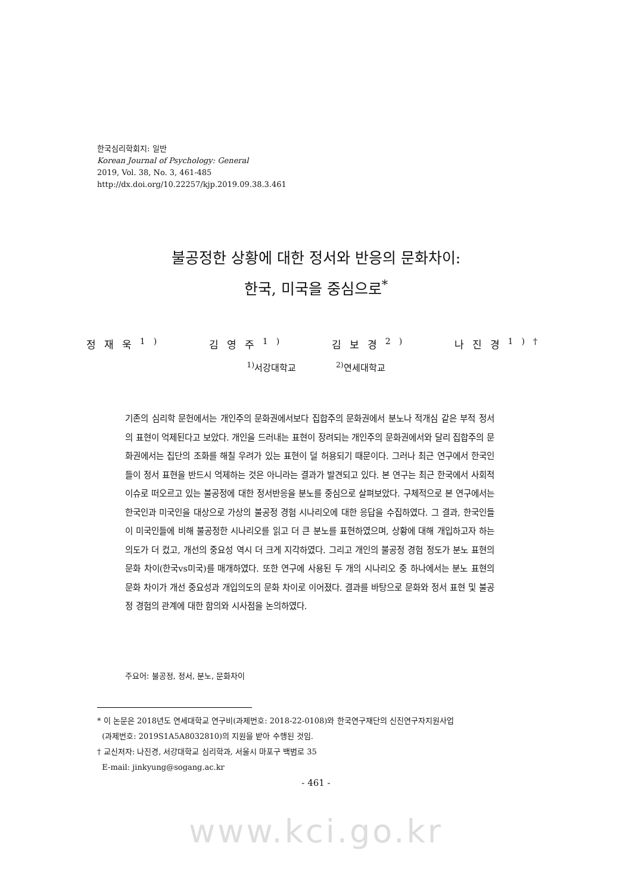한국심리학회지: 일반
Korean Journal of Psychology: General
2019, Vol. 38, No. 3, 461-485
http://dx.doi.org/10.22257/kjp.2019.09.38.3.461
불공정한 상황에 대한 정서와 반응의 문화차이:
한국, 미국을 중심으로<sup>*</sup>
정재욱<sup>1)</sup> 김영주<sup>1)</sup> 김보경<sup>2)</sup> 나진경<sup>1)†</sup>
<sup>1)</sup> 서강대학교 <sup>2)</sup>연세대학교
기존의 심리학 문헌에서는 개인주의 문화권에서보다 집합주의 문화권에서 분노나 적개심 같은 부적 정서의 표현이 억제된다고 보았다. 개인을 드러내는 표현이 장려되는 개인주의 문화권에서와 달리 집합주의 문화권에서는 집단의 조화를 해칠 우려가 있는 표현이 덜 허용되기 때문이다. 그러나 최근 연구에서 한국인들이 정서 표현을 반드시 억제하는 것은 아니라는 결과가 발견되고 있다. 본 연구는 최근 한국에서 사회적 이슈로 떠오르고 있는 불공정에 대한 정서반응을 분노를 중심으로 살펴보았다. 구체적으로 본 연구에서는 한국인과 미국인을 대상으로 가상의 불공정 경험 시나리오에 대한 응답을 수집하였다. 그 결과, 한국인들이 미국인들에 비해 불공정한 시나리오를 읽고 더 큰 분노를 표현하였으며, 상황에 대해 개입하고자 하는 의도가 더 컸고, 개선의 중요성 역시 더 크게 지각하였다. 그리고 개인의 불공정 경험 정도가 분노 표현의 문화 차이(한국vs미국)를 매개하였다. 또한 연구에 사용된 두 개의 시나리오 중 하나에서는 분노 표현의 문화 차이가 개선 중요성과 개입의도의 문화 차이로 이어졌다. 결과를 바탕으로 문화와 정서 표현 및 불공정 경험의 관계에 대한 함의와 시사점을 논의하였다.
주요어: 불공정, 정서, 분노, 문화차이
* 이 논문은 2018년도 연세대학교 연구비(과제번호: 2018-22-0108)와 한국연구재단의 신진연구자지원사업
(과제번호: 2019S1A5A8032810)의 지원을 받아 수행된 것임.
† 교신저자: 나진경, 서강대학교 심리학과, 서울시 마포구 백범로 35
E-mail: jinkyung@sogang.ac.kr
- 461 -
www.kci.go.kr